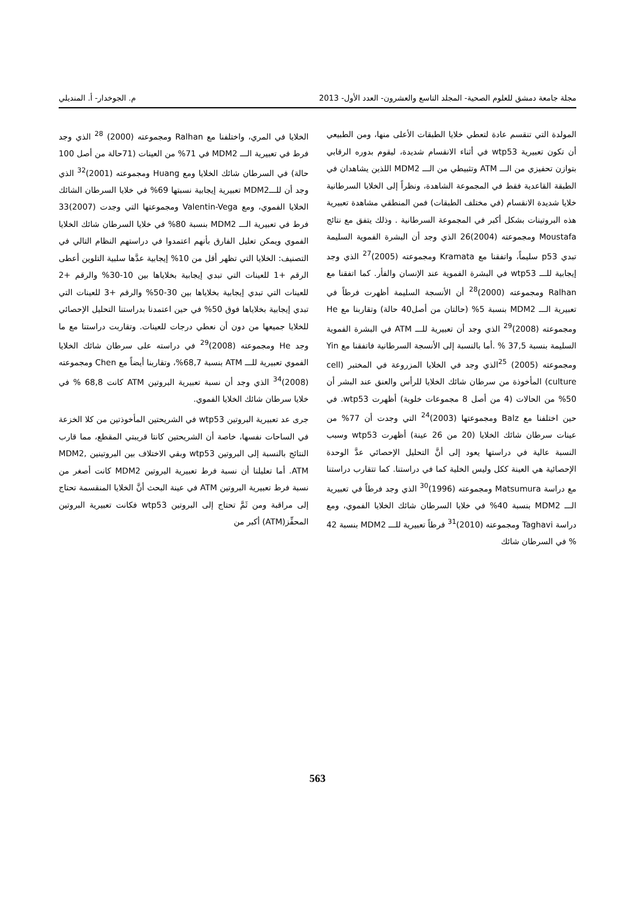مجلة جامعة دمشق للعلوم الصحية- المجلد التاسع والعشرون- العدد الأول- 2013 م. الجوخدار- أ. المنديلي
المولدة التي تنقسم عادة لتعطي خلايا الطبقات الأعلى منها، ومن الطبيعي أن تكون تعبيرية wtp53 في أثناء الانقسام شديدة، ليقوم بدوره الرقابي بتوازن تحفيزي من الـــ ATM وتثبيطي من الـــ MDM2 اللذين يشاهدان في الطبقة القاعدية فقط في المجموعة الشاهدة، ونظراً إلى الخلايا السرطانية خلايا شديدة الانقسام (في مختلف الطبقات) فمن المنطقي مشاهدة تعبيرية هذه البروتينات بشكل أكبر في المجموعة السرطانية . وذلك يتفق مع نتائج Moustafa ومجموعته (2004)26 الذي وجد أن البشرة الفموية السليمة تبدي p53 سليماً، واتفقنا مع Kramata ومجموعته (2005)<sup>27</sup> الذي وجد إيجابية للـــ wtp53 في البشرة الفموية عند الإنسان والفأر. كما اتفقنا مع Ralhan ومجموعته (2000)<sup>28</sup> أن الأنسجة السليمة أظهرت فرطاً في تعبيرية الـــ MDM2 بنسبة 5% (حالتان من أصل40 حالة) وتقاربنا مع He ومجموعته (2008)<sup>29</sup> الذي وجد أن تعبيرية للـــ ATM في البشرة الفموية السليمة بنسبة 37,5 % .أما بالنسبة إلى الأنسجة السرطانية فاتفقنا مع Yin ومجموعته (2005) <sup>25</sup>الذي وجد في الخلايا المزروعة في المختبر (cell culture) المأخوذة من سرطان شائك الخلايا للرأس والعنق عند البشر أن 50% من الحالات (4 من أصل 8 مجموعات خلوية) أظهرت wtp53. في حين اختلفنا مع Balz ومجموعتها (2003)<sup>24</sup> التي وجدت أن 77% من عينات سرطان شائك الخلايا (20 من 26 عينة) أظهرت wtp53 وسبب النسبة عالية في دراستها يعود إلى أنَّ التحليل الإحصائي عدَّ الوحدة الإحصائية هي العينة ككل وليس الخلية كما في دراستنا. كما تتقارب دراستنا مع دراسة Matsumura ومجموعته (1996)<sup>30</sup> الذي وجد فرطاً في تعبيرية الـــ MDM2 بنسبة 40% في خلايا السرطان شائك الخلايا الفموي، ومع دراسة Taghavi ومجموعته (2010)<sup>31</sup> فرطاً تعبيرية للـــ MDM2 بنسبة 42 % في السرطان شائك
الخلايا في المري، واختلفنا مع Ralhan ومجموعته (2000) <sup>28</sup> الذي وجد فرط في تعبيرية الـــ MDM2 في 71% من العينات (71حالة من أصل 100 حالة) في السرطان شائك الخلايا ومع Huang ومجموعته (2001)<sup>32</sup> الذي وجد أن للـــMDM2 تعبيرية إيجابية نسبتها 69% في خلايا السرطان الشائك الخلايا الفموي، ومع Valentin-Vega ومجموعتها التي وجدت (2007)33 فرط في تعبيرية الـــ MDM2 بنسبة 80% في خلايا السرطان شائك الخلايا الفموي ويمكن تعليل الفارق بأنهم اعتمدوا في دراستهم النظام التالي في التصنيف: الخلايا التي تظهر أقل من 10% إيجابية عدَّها سلبية التلوين أعطى الرقم +1 للعينات التي تبدي إيجابية بخلاياها بين 10-30% والرقم +2 للعينات التي تبدي إيجابية بخلاياها بين 30-50% والرقم +3 للعينات التي تبدي إيجابية بخلاياها فوق 50% في حين اعتمدنا بدراستنا التحليل الإحصائي للخلايا جميعها من دون أن نعطي درجات للعينات. وتقاربت دراستنا مع ما وجد He ومجموعته (2008)<sup>29</sup> في دراسته على سرطان شائك الخلايا الفموي تعبيرية للـــ ATM بنسبة 68,7%، وتقاربنا أيضاً مع Chen ومجموعته (2008)<sup>34</sup> الذي وجد أن نسبة تعبيرية البروتين ATM كانت 68,8 % في خلايا سرطان شائك الخلايا الفموي.
جرى عد تعبيرية البروتين wtp53 في الشريحتين المأخوذتين من كلا الخزعة في الساحات نفسها، خاصة أن الشريحتين كانتا قريبتي المقطع، مما قارب النتائج بالنسبة إلى البروتين wtp53 وبقي الاختلاف بين البروتينين MDM2, ATM. أما تعليلنا أن نسبة فرط تعبيرية البروتين MDM2 كانت أصغر من نسبة فرط تعبيرية البروتين ATM في عينة البحث أنَّ الخلايا المنقسمة تحتاج إلى مراقبة ومن ثَمَّ تحتاج إلى البروتين wtp53 فكانت تعبيرية البروتين المحفِّز(ATM) أكبر من
563